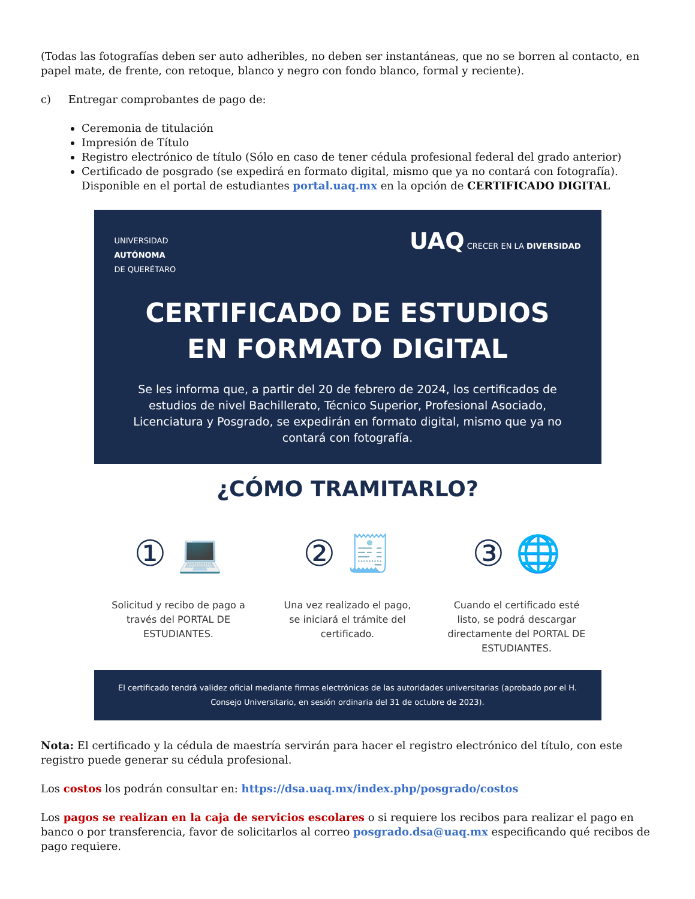(Todas las fotografías deben ser auto adheribles, no deben ser instantáneas, que no se borren al contacto, en papel mate, de frente, con retoque, blanco y negro con fondo blanco, formal y reciente).
c) Entregar comprobantes de pago de:
Ceremonia de titulación
Impresión de Título
Registro electrónico de título (Sólo en caso de tener cédula profesional federal del grado anterior)
Certificado de posgrado (se expedirá en formato digital, mismo que ya no contará con fotografía). Disponible en el portal de estudiantes portal.uaq.mx en la opción de CERTIFICADO DIGITAL
UNIVERSIDAD
AUTÓNOMA
DE QUERÉTARO
UAQ CRECER EN LA DIVERSIDAD
CERTIFICADO DE ESTUDIOS
EN FORMATO DIGITAL
Se les informa que, a partir del 20 de febrero de 2024, los certificados de estudios de nivel Bachillerato, Técnico Superior, Profesional Asociado, Licenciatura y Posgrado, se expedirán en formato digital, mismo que ya no contará con fotografía.
¿CÓMO TRAMITARLO?
① 💻
Solicitud y recibo de pago a través del PORTAL DE ESTUDIANTES.
② 🧾
Una vez realizado el pago, se iniciará el trámite del certificado.
③ 🌐
Cuando el certificado esté listo, se podrá descargar directamente del PORTAL DE ESTUDIANTES.
El certificado tendrá validez oficial mediante firmas electrónicas de las autoridades universitarias (aprobado por el H. Consejo Universitario, en sesión ordinaria del 31 de octubre de 2023).
Nota: El certificado y la cédula de maestría servirán para hacer el registro electrónico del título, con este registro puede generar su cédula profesional.
Los costos los podrán consultar en: https://dsa.uaq.mx/index.php/posgrado/costos
Los pagos se realizan en la caja de servicios escolares o si requiere los recibos para realizar el pago en banco o por transferencia, favor de solicitarlos al correo posgrado.dsa@uaq.mx especificando qué recibos de pago requiere.